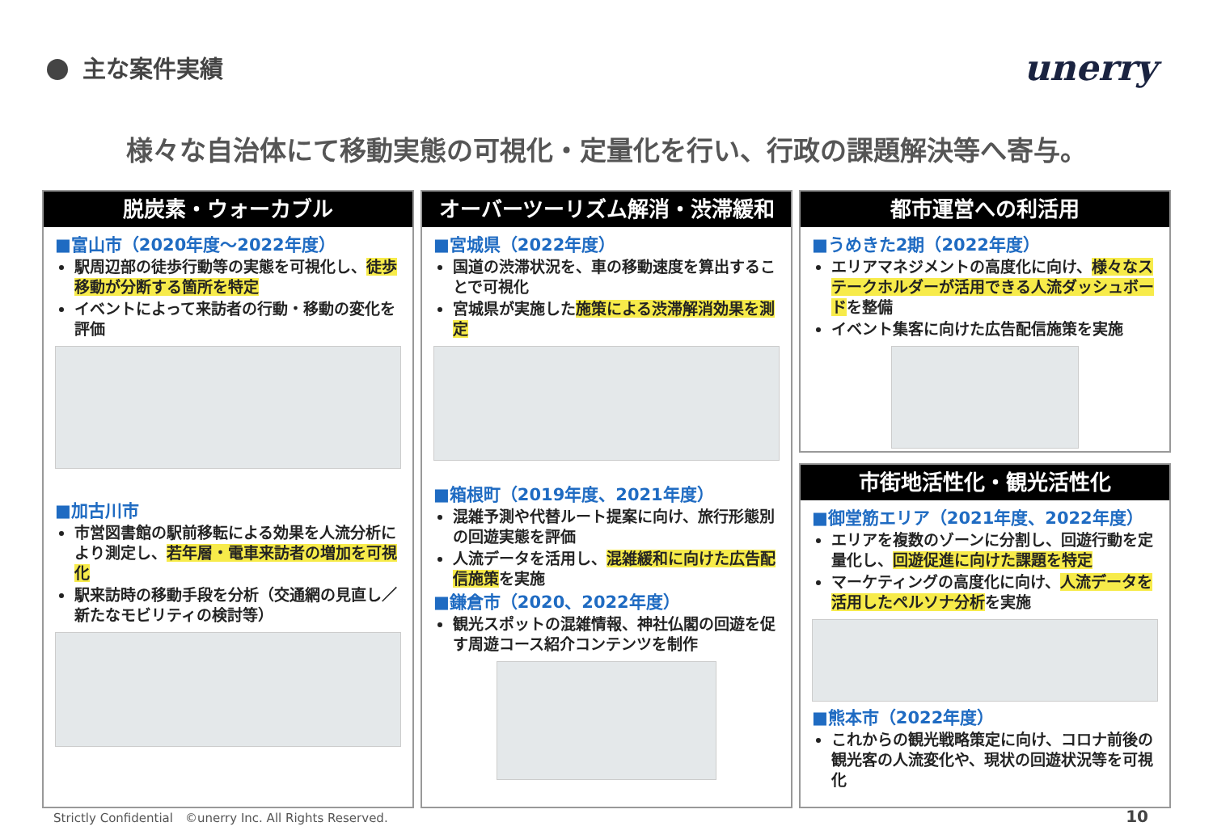主な案件実績 unerry
様々な自治体にて移動実態の可視化・定量化を行い、行政の課題解決等へ寄与。
脱炭素・ウォーカブル
■富山市（2020年度～2022年度）
駅周辺部の徒歩行動等の実態を可視化し、徒歩移動が分断する箇所を特定
イベントによって来訪者の行動・移動の変化を評価
■加古川市
市営図書館の駅前移転による効果を人流分析により測定し、若年層・電車来訪者の増加を可視化
駅来訪時の移動手段を分析（交通網の見直し／新たなモビリティの検討等）
オーバーツーリズム解消・渋滞緩和
■宮城県（2022年度）
国道の渋滞状況を、車の移動速度を算出することで可視化
宮城県が実施した施策による渋滞解消効果を測定
■箱根町（2019年度、2021年度）
混雑予測や代替ルート提案に向け、旅行形態別の回遊実態を評価
人流データを活用し、混雑緩和に向けた広告配信施策を実施
■鎌倉市（2020、2022年度）
観光スポットの混雑情報、神社仏閣の回遊を促す周遊コース紹介コンテンツを制作
都市運営への利活用
■うめきた2期（2022年度）
エリアマネジメントの高度化に向け、様々なステークホルダーが活用できる人流ダッシュボードを整備
イベント集客に向けた広告配信施策を実施
市街地活性化・観光活性化
■御堂筋エリア（2021年度、2022年度）
エリアを複数のゾーンに分割し、回遊行動を定量化し、回遊促進に向けた課題を特定
マーケティングの高度化に向け、人流データを活用したペルソナ分析を実施
■熊本市（2022年度）
これからの観光戦略策定に向け、コロナ前後の観光客の人流変化や、現状の回遊状況等を可視化
Strictly Confidential　©unerry Inc. All Rights Reserved.
10